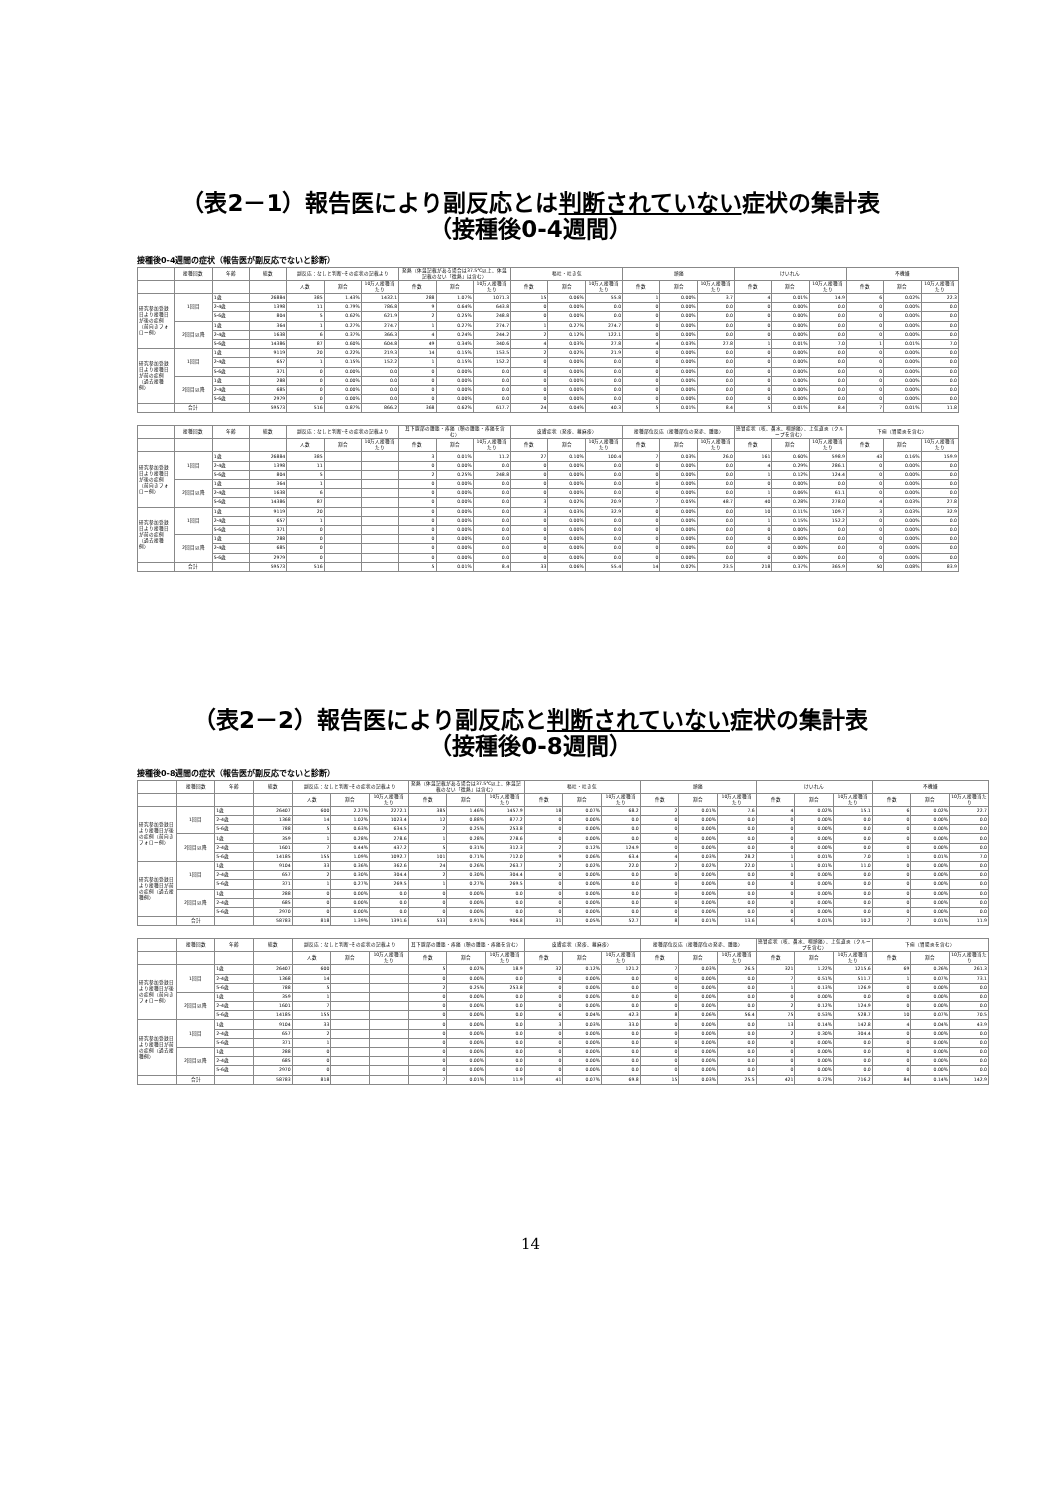（表2－1）報告医により副反応とは判断されていない症状の集計表
（接種後0-4週間）
接種後0-4週間の症状（報告医が副反応でないと診断）
| | 接種回数 | 年齢 | 総数 | 副反応：なしと判断-その症状の記載より | | | 発熱（体温記載がある場合は37.5℃以上、体温記載のない「微熱」は含む） | | | 嘔吐・吐き気 | | | 頭痛 | | | けいれん | | | 不機嫌 | | |
| --- | --- | --- | --- | --- | --- | --- | --- | --- | --- | --- | --- | --- | --- | --- | --- | --- | --- | --- | --- | --- | --- |
| | | | | 人数 | 割合 | 10万人接種当たり | 件数 | 割合 | 10万人接種当たり | 件数 | 割合 | 10万人接種当たり | 件数 | 割合 | 10万人接種当たり | 件数 | 割合 | 10万人接種当たり | 件数 | 割合 | 10万人接種当たり |
| 研究参加登録日より接種日が後の症例（前向きフォロー例） | 1回目 | 1歳 | 26884 | 385 | 1.43% | 1432.1 | 288 | 1.07% | 1071.3 | 15 | 0.06% | 55.8 | 1 | 0.00% | 3.7 | 4 | 0.01% | 14.9 | 6 | 0.02% | 22.3 |
| | | 2-4歳 | 1398 | 11 | 0.79% | 786.8 | 9 | 0.64% | 643.8 | 0 | 0.00% | 0.0 | 0 | 0.00% | 0.0 | 0 | 0.00% | 0.0 | 0 | 0.00% | 0.0 |
| | | 5-6歳 | 804 | 5 | 0.62% | 621.9 | 2 | 0.25% | 248.8 | 0 | 0.00% | 0.0 | 0 | 0.00% | 0.0 | 0 | 0.00% | 0.0 | 0 | 0.00% | 0.0 |
| | 2回目以降 | 1歳 | 364 | 1 | 0.27% | 274.7 | 1 | 0.27% | 274.7 | 1 | 0.27% | 274.7 | 0 | 0.00% | 0.0 | 0 | 0.00% | 0.0 | 0 | 0.00% | 0.0 |
| | | 2-4歳 | 1638 | 6 | 0.37% | 366.3 | 4 | 0.24% | 244.2 | 2 | 0.12% | 122.1 | 0 | 0.00% | 0.0 | 0 | 0.00% | 0.0 | 0 | 0.00% | 0.0 |
| | | 5-6歳 | 14386 | 87 | 0.60% | 604.8 | 49 | 0.34% | 340.6 | 4 | 0.03% | 27.8 | 4 | 0.03% | 27.8 | 1 | 0.01% | 7.0 | 1 | 0.01% | 7.0 |
| 研究参加登録日より接種日が前の症例（過去接種例） | 1回目 | 1歳 | 9119 | 20 | 0.22% | 219.3 | 14 | 0.15% | 153.5 | 2 | 0.02% | 21.9 | 0 | 0.00% | 0.0 | 0 | 0.00% | 0.0 | 0 | 0.00% | 0.0 |
| | | 2-4歳 | 657 | 1 | 0.15% | 152.2 | 1 | 0.15% | 152.2 | 0 | 0.00% | 0.0 | 0 | 0.00% | 0.0 | 0 | 0.00% | 0.0 | 0 | 0.00% | 0.0 |
| | | 5-6歳 | 371 | 0 | 0.00% | 0.0 | 0 | 0.00% | 0.0 | 0 | 0.00% | 0.0 | 0 | 0.00% | 0.0 | 0 | 0.00% | 0.0 | 0 | 0.00% | 0.0 |
| | 2回目以降 | 1歳 | 288 | 0 | 0.00% | 0.0 | 0 | 0.00% | 0.0 | 0 | 0.00% | 0.0 | 0 | 0.00% | 0.0 | 0 | 0.00% | 0.0 | 0 | 0.00% | 0.0 |
| | | 2-4歳 | 685 | 0 | 0.00% | 0.0 | 0 | 0.00% | 0.0 | 0 | 0.00% | 0.0 | 0 | 0.00% | 0.0 | 0 | 0.00% | 0.0 | 0 | 0.00% | 0.0 |
| | | 5-6歳 | 2979 | 0 | 0.00% | 0.0 | 0 | 0.00% | 0.0 | 0 | 0.00% | 0.0 | 0 | 0.00% | 0.0 | 0 | 0.00% | 0.0 | 0 | 0.00% | 0.0 |
| | 合計 | | 59573 | 516 | 0.87% | 866.2 | 368 | 0.62% | 617.7 | 24 | 0.04% | 40.3 | 5 | 0.01% | 8.4 | 5 | 0.01% | 8.4 | 7 | 0.01% | 11.8 |
| | 接種回数 | 年齢 | 総数 | 副反応：なしと判断-その症状の記載より | | | 耳下腺部の腫脹・疼痛（顎の腫脹・疼痛を含む） | | | 皮膚症状（発疹、蕁麻疹） | | | 接種部位反応（接種部位の発赤、腫脹） | | | 感冒症状（咳、鼻水、咽頭痛）、上気道炎（クループを含む） | | | 下痢（胃腸炎を含む） | | |
| --- | --- | --- | --- | --- | --- | --- | --- | --- | --- | --- | --- | --- | --- | --- | --- | --- | --- | --- | --- | --- | --- |
| | | | | 人数 | 割合 | 10万人接種当たり | 件数 | 割合 | 10万人接種当たり | 件数 | 割合 | 10万人接種当たり | 件数 | 割合 | 10万人接種当たり | 件数 | 割合 | 10万人接種当たり | 件数 | 割合 | 10万人接種当たり |
| 研究参加登録日より接種日が後の症例（前向きフォロー例） | 1回目 | 1歳 | 26884 | 385 | | | 3 | 0.01% | 11.2 | 27 | 0.10% | 100.4 | 7 | 0.03% | 26.0 | 161 | 0.60% | 598.9 | 43 | 0.16% | 159.9 |
| | | 2-4歳 | 1398 | 11 | | | 0 | 0.00% | 0.0 | 0 | 0.00% | 0.0 | 0 | 0.00% | 0.0 | 4 | 0.29% | 286.1 | 0 | 0.00% | 0.0 |
| | | 5-6歳 | 804 | 5 | | | 2 | 0.25% | 248.8 | 0 | 0.00% | 0.0 | 0 | 0.00% | 0.0 | 1 | 0.12% | 124.4 | 0 | 0.00% | 0.0 |
| | 2回目以降 | 1歳 | 364 | 1 | | | 0 | 0.00% | 0.0 | 0 | 0.00% | 0.0 | 0 | 0.00% | 0.0 | 0 | 0.00% | 0.0 | 0 | 0.00% | 0.0 |
| | | 2-4歳 | 1638 | 6 | | | 0 | 0.00% | 0.0 | 0 | 0.00% | 0.0 | 0 | 0.00% | 0.0 | 1 | 0.06% | 61.1 | 0 | 0.00% | 0.0 |
| | | 5-6歳 | 14386 | 87 | | | 0 | 0.00% | 0.0 | 3 | 0.02% | 20.9 | 7 | 0.05% | 48.7 | 40 | 0.28% | 278.0 | 4 | 0.03% | 27.8 |
| 研究参加登録日より接種日が前の症例（過去接種例） | 1回目 | 1歳 | 9119 | 20 | | | 0 | 0.00% | 0.0 | 3 | 0.03% | 32.9 | 0 | 0.00% | 0.0 | 10 | 0.11% | 109.7 | 3 | 0.03% | 32.9 |
| | | 2-4歳 | 657 | 1 | | | 0 | 0.00% | 0.0 | 0 | 0.00% | 0.0 | 0 | 0.00% | 0.0 | 1 | 0.15% | 152.2 | 0 | 0.00% | 0.0 |
| | | 5-6歳 | 371 | 0 | | | 0 | 0.00% | 0.0 | 0 | 0.00% | 0.0 | 0 | 0.00% | 0.0 | 0 | 0.00% | 0.0 | 0 | 0.00% | 0.0 |
| | 2回目以降 | 1歳 | 288 | 0 | | | 0 | 0.00% | 0.0 | 0 | 0.00% | 0.0 | 0 | 0.00% | 0.0 | 0 | 0.00% | 0.0 | 0 | 0.00% | 0.0 |
| | | 2-4歳 | 685 | 0 | | | 0 | 0.00% | 0.0 | 0 | 0.00% | 0.0 | 0 | 0.00% | 0.0 | 0 | 0.00% | 0.0 | 0 | 0.00% | 0.0 |
| | | 5-6歳 | 2979 | 0 | | | 0 | 0.00% | 0.0 | 0 | 0.00% | 0.0 | 0 | 0.00% | 0.0 | 0 | 0.00% | 0.0 | 0 | 0.00% | 0.0 |
| | 合計 | | 59573 | 516 | | | 5 | 0.01% | 8.4 | 33 | 0.06% | 55.4 | 14 | 0.02% | 23.5 | 218 | 0.37% | 365.9 | 50 | 0.08% | 83.9 |
（表2－2）報告医により副反応と判断されていない症状の集計表
（接種後0-8週間）
接種後0-8週間の症状（報告医が副反応でないと診断）
| | 接種回数 | 年齢 | 総数 | 副反応：なしと判断-その症状の記載より | | | 発熱（体温記載がある場合は37.5℃以上、体温記載のない「微熱」は含む） | | | 嘔吐・吐き気 | | | 頭痛 | | | けいれん | | | 不機嫌 | | |
| --- | --- | --- | --- | --- | --- | --- | --- | --- | --- | --- | --- | --- | --- | --- | --- | --- | --- | --- | --- | --- | --- |
| | | | | 人数 | 割合 | 10万人接種当たり | 件数 | 割合 | 10万人接種当たり | 件数 | 割合 | 10万人接種当たり | 件数 | 割合 | 10万人接種当たり | 件数 | 割合 | 10万人接種当たり | 件数 | 割合 | 10万人接種当たり |
| 研究参加登録日より接種日が後の症例（前向きフォロー例） | 1回目 | 1歳 | 26407 | 600 | 2.27% | 2272.1 | 385 | 1.46% | 1457.9 | 18 | 0.07% | 68.2 | 2 | 0.01% | 7.6 | 4 | 0.02% | 15.1 | 6 | 0.02% | 22.7 |
| | | 2-4歳 | 1368 | 14 | 1.02% | 1023.4 | 12 | 0.88% | 877.2 | 0 | 0.00% | 0.0 | 0 | 0.00% | 0.0 | 0 | 0.00% | 0.0 | 0 | 0.00% | 0.0 |
| | | 5-6歳 | 788 | 5 | 0.63% | 634.5 | 2 | 0.25% | 253.8 | 0 | 0.00% | 0.0 | 0 | 0.00% | 0.0 | 0 | 0.00% | 0.0 | 0 | 0.00% | 0.0 |
| | 2回目以降 | 1歳 | 359 | 1 | 0.28% | 278.6 | 1 | 0.28% | 278.6 | 0 | 0.00% | 0.0 | 0 | 0.00% | 0.0 | 0 | 0.00% | 0.0 | 0 | 0.00% | 0.0 |
| | | 2-4歳 | 1601 | 7 | 0.44% | 437.2 | 5 | 0.31% | 312.3 | 2 | 0.12% | 124.9 | 0 | 0.00% | 0.0 | 0 | 0.00% | 0.0 | 0 | 0.00% | 0.0 |
| | | 5-6歳 | 14185 | 155 | 1.09% | 1092.7 | 101 | 0.71% | 712.0 | 9 | 0.06% | 63.4 | 4 | 0.03% | 28.2 | 1 | 0.01% | 7.0 | 1 | 0.01% | 7.0 |
| 研究参加登録日より接種日が前の症例（過去接種例） | 1回目 | 1歳 | 9104 | 33 | 0.36% | 362.6 | 24 | 0.26% | 263.7 | 2 | 0.02% | 22.0 | 2 | 0.02% | 22.0 | 1 | 0.01% | 11.0 | 0 | 0.00% | 0.0 |
| | | 2-4歳 | 657 | 2 | 0.30% | 304.4 | 2 | 0.30% | 304.4 | 0 | 0.00% | 0.0 | 0 | 0.00% | 0.0 | 0 | 0.00% | 0.0 | 0 | 0.00% | 0.0 |
| | | 5-6歳 | 371 | 1 | 0.27% | 269.5 | 1 | 0.27% | 269.5 | 0 | 0.00% | 0.0 | 0 | 0.00% | 0.0 | 0 | 0.00% | 0.0 | 0 | 0.00% | 0.0 |
| | 2回目以降 | 1歳 | 288 | 0 | 0.00% | 0.0 | 0 | 0.00% | 0.0 | 0 | 0.00% | 0.0 | 0 | 0.00% | 0.0 | 0 | 0.00% | 0.0 | 0 | 0.00% | 0.0 |
| | | 2-4歳 | 685 | 0 | 0.00% | 0.0 | 0 | 0.00% | 0.0 | 0 | 0.00% | 0.0 | 0 | 0.00% | 0.0 | 0 | 0.00% | 0.0 | 0 | 0.00% | 0.0 |
| | | 5-6歳 | 2970 | 0 | 0.00% | 0.0 | 0 | 0.00% | 0.0 | 0 | 0.00% | 0.0 | 0 | 0.00% | 0.0 | 0 | 0.00% | 0.0 | 0 | 0.00% | 0.0 |
| | 合計 | | 58783 | 818 | 1.39% | 1391.6 | 533 | 0.91% | 906.8 | 31 | 0.05% | 52.7 | 8 | 0.01% | 13.6 | 6 | 0.01% | 10.2 | 7 | 0.01% | 11.9 |
| | 接種回数 | 年齢 | 総数 | 副反応：なしと判断-その症状の記載より | | | 耳下腺部の腫脹・疼痛（顎の腫脹・疼痛を含む） | | | 皮膚症状（発疹、蕁麻疹） | | | 接種部位反応（接種部位の発赤、腫脹） | | | 感冒症状（咳、鼻水、咽頭痛）、上気道炎（クループを含む） | | | 下痢（胃腸炎を含む） | | |
| --- | --- | --- | --- | --- | --- | --- | --- | --- | --- | --- | --- | --- | --- | --- | --- | --- | --- | --- | --- | --- | --- |
| | | | | 人数 | 割合 | 10万人接種当たり | 件数 | 割合 | 10万人接種当たり | 件数 | 割合 | 10万人接種当たり | 件数 | 割合 | 10万人接種当たり | 件数 | 割合 | 10万人接種当たり | 件数 | 割合 | 10万人接種当たり |
| 研究参加登録日より接種日が後の症例（前向きフォロー例） | 1回目 | 1歳 | 26407 | 600 | | | 5 | 0.02% | 18.9 | 32 | 0.12% | 121.2 | 7 | 0.03% | 26.5 | 321 | 1.22% | 1215.6 | 69 | 0.26% | 261.3 |
| | | 2-4歳 | 1368 | 14 | | | 0 | 0.00% | 0.0 | 0 | 0.00% | 0.0 | 0 | 0.00% | 0.0 | 7 | 0.51% | 511.7 | 1 | 0.07% | 73.1 |
| | | 5-6歳 | 788 | 5 | | | 2 | 0.25% | 253.8 | 0 | 0.00% | 0.0 | 0 | 0.00% | 0.0 | 1 | 0.13% | 126.9 | 0 | 0.00% | 0.0 |
| | 2回目以降 | 1歳 | 359 | 1 | | | 0 | 0.00% | 0.0 | 0 | 0.00% | 0.0 | 0 | 0.00% | 0.0 | 0 | 0.00% | 0.0 | 0 | 0.00% | 0.0 |
| | | 2-4歳 | 1601 | 7 | | | 0 | 0.00% | 0.0 | 0 | 0.00% | 0.0 | 0 | 0.00% | 0.0 | 2 | 0.12% | 124.9 | 0 | 0.00% | 0.0 |
| | | 5-6歳 | 14185 | 155 | | | 0 | 0.00% | 0.0 | 6 | 0.04% | 42.3 | 8 | 0.06% | 56.4 | 75 | 0.53% | 528.7 | 10 | 0.07% | 70.5 |
| 研究参加登録日より接種日が前の症例（過去接種例） | 1回目 | 1歳 | 9104 | 33 | | | 0 | 0.00% | 0.0 | 3 | 0.03% | 33.0 | 0 | 0.00% | 0.0 | 13 | 0.14% | 142.8 | 4 | 0.04% | 43.9 |
| | | 2-4歳 | 657 | 2 | | | 0 | 0.00% | 0.0 | 0 | 0.00% | 0.0 | 0 | 0.00% | 0.0 | 2 | 0.30% | 304.4 | 0 | 0.00% | 0.0 |
| | | 5-6歳 | 371 | 1 | | | 0 | 0.00% | 0.0 | 0 | 0.00% | 0.0 | 0 | 0.00% | 0.0 | 0 | 0.00% | 0.0 | 0 | 0.00% | 0.0 |
| | 2回目以降 | 1歳 | 288 | 0 | | | 0 | 0.00% | 0.0 | 0 | 0.00% | 0.0 | 0 | 0.00% | 0.0 | 0 | 0.00% | 0.0 | 0 | 0.00% | 0.0 |
| | | 2-4歳 | 685 | 0 | | | 0 | 0.00% | 0.0 | 0 | 0.00% | 0.0 | 0 | 0.00% | 0.0 | 0 | 0.00% | 0.0 | 0 | 0.00% | 0.0 |
| | | 5-6歳 | 2970 | 0 | | | 0 | 0.00% | 0.0 | 0 | 0.00% | 0.0 | 0 | 0.00% | 0.0 | 0 | 0.00% | 0.0 | 0 | 0.00% | 0.0 |
| | 合計 | | 58783 | 818 | | | 7 | 0.01% | 11.9 | 41 | 0.07% | 69.8 | 15 | 0.03% | 25.5 | 421 | 0.72% | 716.2 | 84 | 0.14% | 142.9 |
14